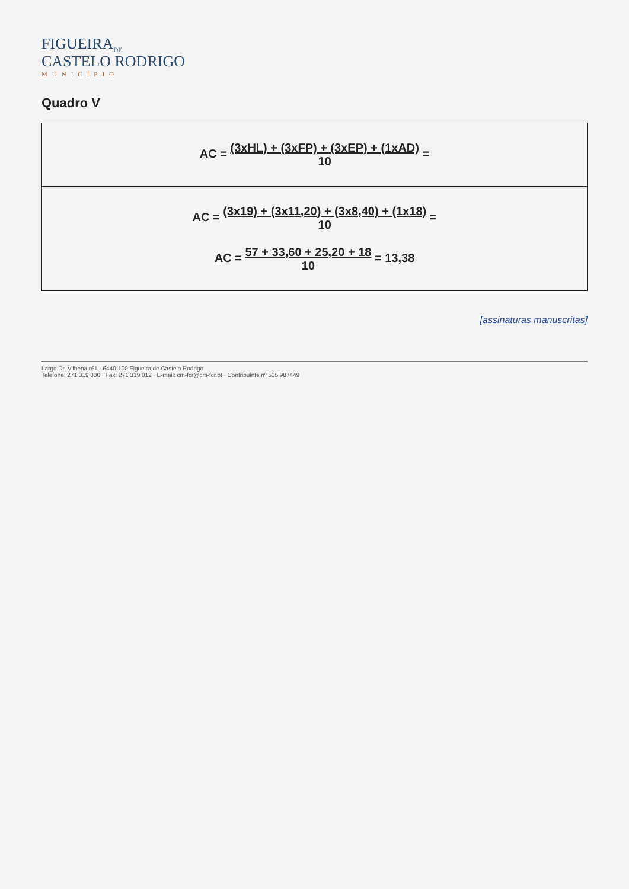FIGUEIRA<sub>DE</sub>
CASTELO RODRIGO
MUNICÍPIO
Quadro V
| AC = (3xHL) + (3xFP) + (3xEP) + (1xAD) 10 = |
| AC = (3x19) + (3x11,20) + (3x8,40) + (1x18) 10 = AC = 57 + 33,60 + 25,20 + 18 10 = 13,38 |
[assinaturas manuscritas]
Largo Dr. Vilhena nº1 · 6440-100 Figueira de Castelo Rodrigo
Telefone: 271 319 000 · Fax: 271 319 012 · E-mail: cm-fcr@cm-fcr.pt · Contribuinte nº 505 987449